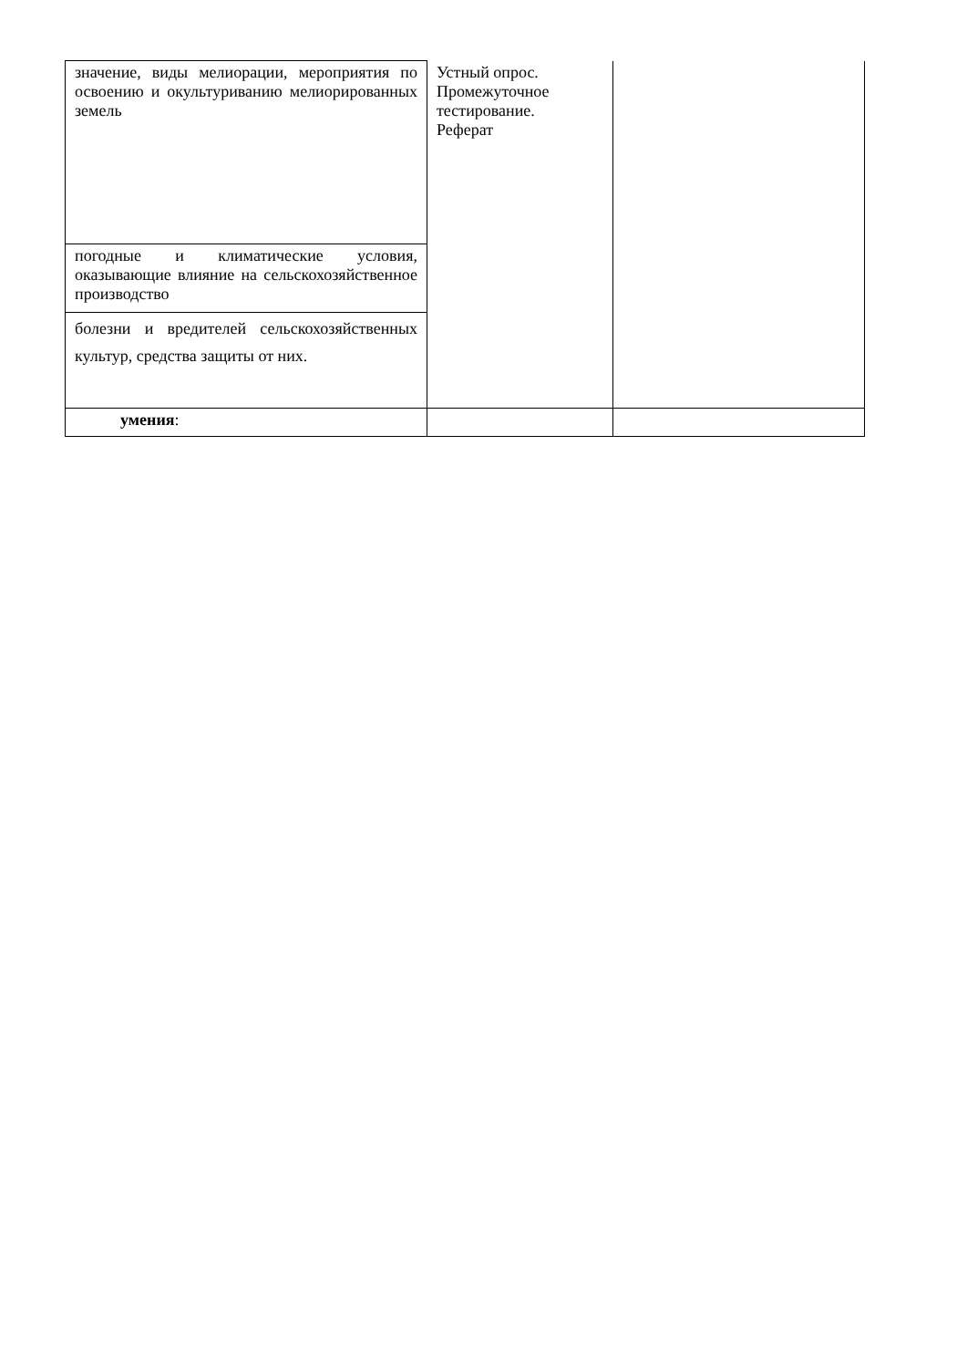| значение, виды мелиорации, мероприятия по освоению и окультуриванию мелиорированных земель | Устный опрос. Промежуточное тестирование. Реферат | |
| погодные и климатические условия, оказывающие влияние на сельскохозяйственное производство | | |
| болезни и вредителей сельскохозяйственных культур, средства защиты от них. | | |
| умения : | | |